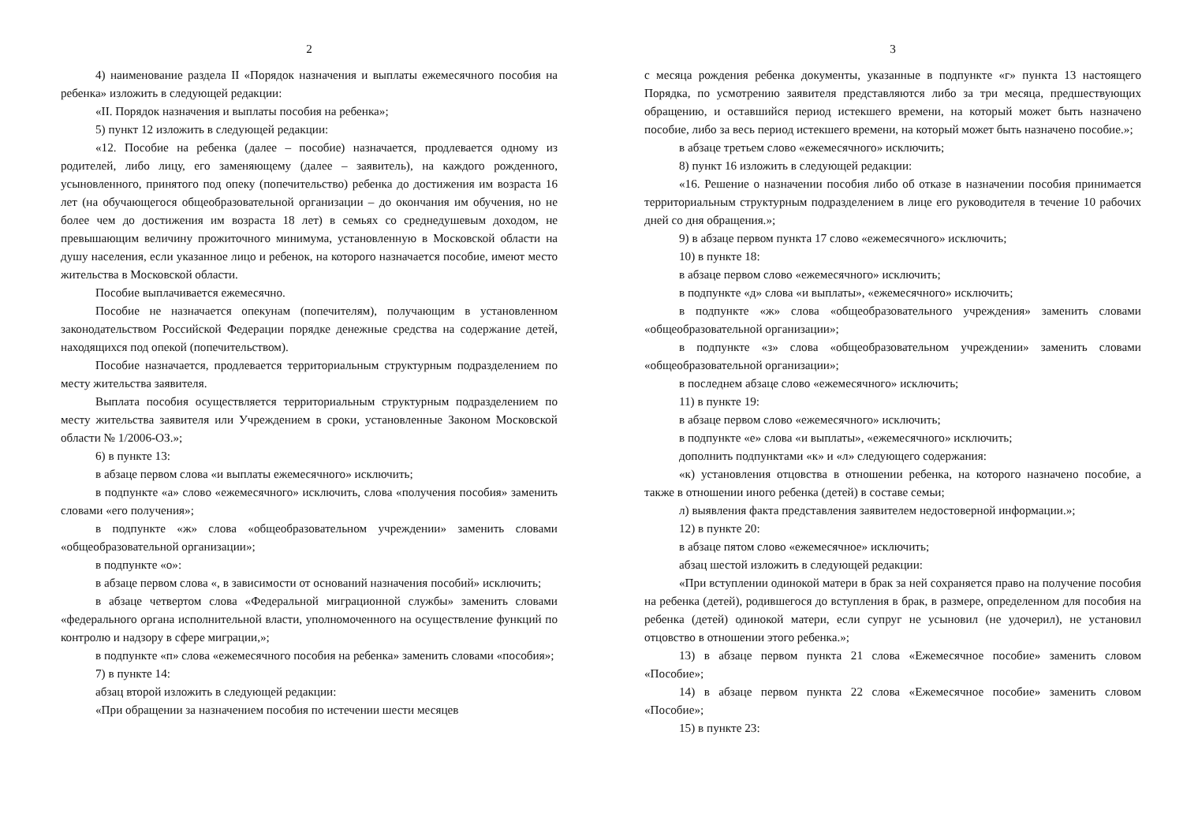2
4) наименование раздела II «Порядок назначения и выплаты ежемесячного пособия на ребенка» изложить в следующей редакции:
«II. Порядок назначения и выплаты пособия на ребенка»;
5) пункт 12 изложить в следующей редакции:
«12. Пособие на ребенка (далее – пособие) назначается, продлевается одному из родителей, либо лицу, его заменяющему (далее – заявитель), на каждого рожденного, усыновленного, принятого под опеку (попечительство) ребенка до достижения им возраста 16 лет (на обучающегося общеобразовательной организации – до окончания им обучения, но не более чем до достижения им возраста 18 лет) в семьях со среднедушевым доходом, не превышающим величину прожиточного минимума, установленную в Московской области на душу населения, если указанное лицо и ребенок, на которого назначается пособие, имеют место жительства в Московской области.
Пособие выплачивается ежемесячно.
Пособие не назначается опекунам (попечителям), получающим в установленном законодательством Российской Федерации порядке денежные средства на содержание детей, находящихся под опекой (попечительством).
Пособие назначается, продлевается территориальным структурным подразделением по месту жительства заявителя.
Выплата пособия осуществляется территориальным структурным подразделением по месту жительства заявителя или Учреждением в сроки, установленные Законом Московской области № 1/2006-ОЗ.»;
6) в пункте 13:
в абзаце первом слова «и выплаты ежемесячного» исключить;
в подпункте «а» слово «ежемесячного» исключить, слова «получения пособия» заменить словами «его получения»;
в подпункте «ж» слова «общеобразовательном учреждении» заменить словами «общеобразовательной организации»;
в подпункте «о»:
в абзаце первом слова «, в зависимости от оснований назначения пособий» исключить;
в абзаце четвертом слова «Федеральной миграционной службы» заменить словами «федерального органа исполнительной власти, уполномоченного на осуществление функций по контролю и надзору в сфере миграции,»;
в подпункте «п» слова «ежемесячного пособия на ребенка» заменить словами «пособия»;
7) в пункте 14:
абзац второй изложить в следующей редакции:
«При обращении за назначением пособия по истечении шести месяцев
3
с месяца рождения ребенка документы, указанные в подпункте «г» пункта 13 настоящего Порядка, по усмотрению заявителя представляются либо за три месяца, предшествующих обращению, и оставшийся период истекшего времени, на который может быть назначено пособие, либо за весь период истекшего времени, на который может быть назначено пособие.»;
в абзаце третьем слово «ежемесячного» исключить;
8) пункт 16 изложить в следующей редакции:
«16. Решение о назначении пособия либо об отказе в назначении пособия принимается территориальным структурным подразделением в лице его руководителя в течение 10 рабочих дней со дня обращения.»;
9) в абзаце первом пункта 17 слово «ежемесячного» исключить;
10) в пункте 18:
в абзаце первом слово «ежемесячного» исключить;
в подпункте «д» слова «и выплаты», «ежемесячного» исключить;
в подпункте «ж» слова «общеобразовательного учреждения» заменить словами «общеобразовательной организации»;
в подпункте «з» слова «общеобразовательном учреждении» заменить словами «общеобразовательной организации»;
в последнем абзаце слово «ежемесячного» исключить;
11) в пункте 19:
в абзаце первом слово «ежемесячного» исключить;
в подпункте «е» слова «и выплаты», «ежемесячного» исключить;
дополнить подпунктами «к» и «л» следующего содержания:
«к) установления отцовства в отношении ребенка, на которого назначено пособие, а также в отношении иного ребенка (детей) в составе семьи;
л) выявления факта представления заявителем недостоверной информации.»;
12) в пункте 20:
в абзаце пятом слово «ежемесячное» исключить;
абзац шестой изложить в следующей редакции:
«При вступлении одинокой матери в брак за ней сохраняется право на получение пособия на ребенка (детей), родившегося до вступления в брак, в размере, определенном для пособия на ребенка (детей) одинокой матери, если супруг не усыновил (не удочерил), не установил отцовство в отношении этого ребенка.»;
13) в абзаце первом пункта 21 слова «Ежемесячное пособие» заменить словом «Пособие»;
14) в абзаце первом пункта 22 слова «Ежемесячное пособие» заменить словом «Пособие»;
15) в пункте 23: